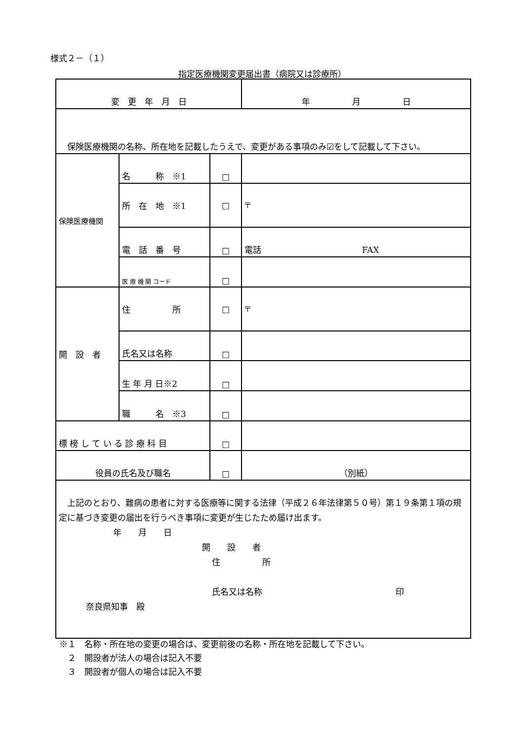様式２－（１）
指定医療機関変更届出書（病院又は診療所）
| 変 更 年 月 日 | | | 年 月 日 |
| 保険医療機関の名称、所在地を記載したうえで、変更がある事項のみ☑をして記載して下さい。 | | | |
| 保険医療機関 | 名 称 ※1 | □ | |
| | 所 在 地 ※1 | □ | 〒 |
| | 電 話 番 号 | □ | 電話 FAX |
| | 医 療 機 関 コード | □ | |
| 開 設 者 | 住 所 | □ | 〒 |
| | 氏名又は名称 | □ | |
| | 生 年 月 日※2 | □ | |
| | 職 名 ※3 | □ | |
| 標 榜 し て い る 診 療 科 目 | | □ | |
| 役員の氏名及び職名 | | □ | （別紙） |
| 上記のとおり、難病の患者に対する医療等に関する法律（平成２６年法律第５０号）第１９条第１項の規定に基づき変更の届出を行うべき事項に変更が生じたため届け出ます。 年 月 日 開 設 者 住 所 氏名又は名称 印 奈良県知事 殿 | | | |
※１　名称・所在地の変更の場合は、変更前後の名称・所在地を記載して下さい。
　２　開設者が法人の場合は記入不要
　３　開設者が個人の場合は記入不要